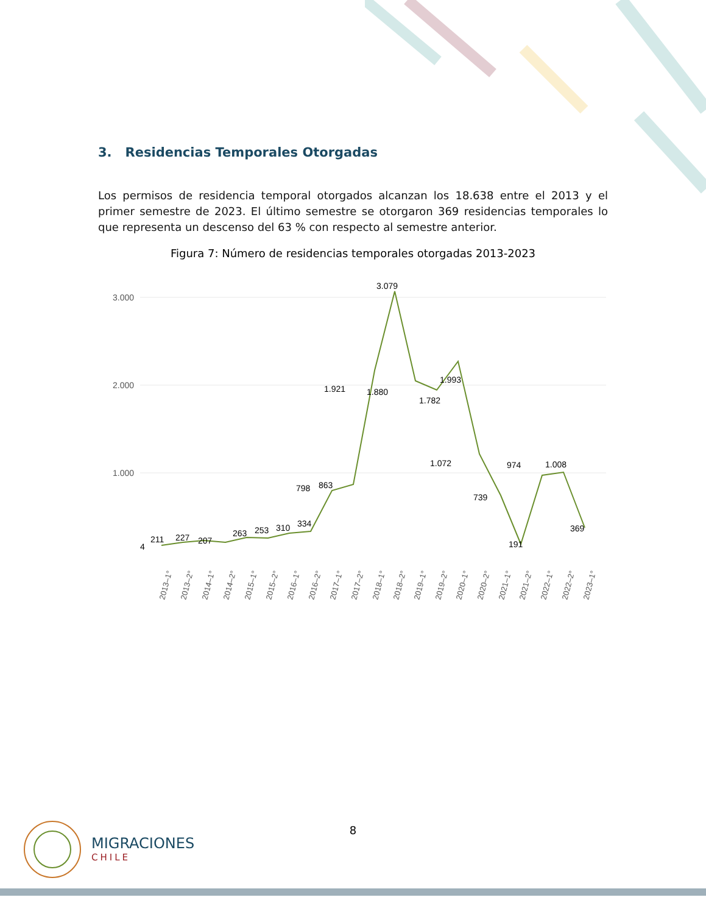3. Residencias Temporales Otorgadas
Los permisos de residencia temporal otorgados alcanzan los 18.638 entre el 2013 y el primer semestre de 2023. El último semestre se otorgaron 369 residencias temporales lo que representa un descenso del 63 % con respecto al semestre anterior.
Figura 7: Número de residencias temporales otorgadas 2013-2023
3.000
2.000
1.000
4
211
227
207
263
253
310
334
798
863
1.921
1.880
1.782
1.993
3.079
1.072
974
1.008
739
191
369
2013–1°
2013–2°
2014–1°
2014–2°
2015–1°
2015–2°
2016–1°
2016–2°
2017–1°
2017–2°
2018–1°
2018–2°
2019–1°
2019–2°
2020–1°
2020–2°
2021–1°
2021–2°
2022–1°
2022–2°
2023–1°
8
MIGRACIONES
CHILE